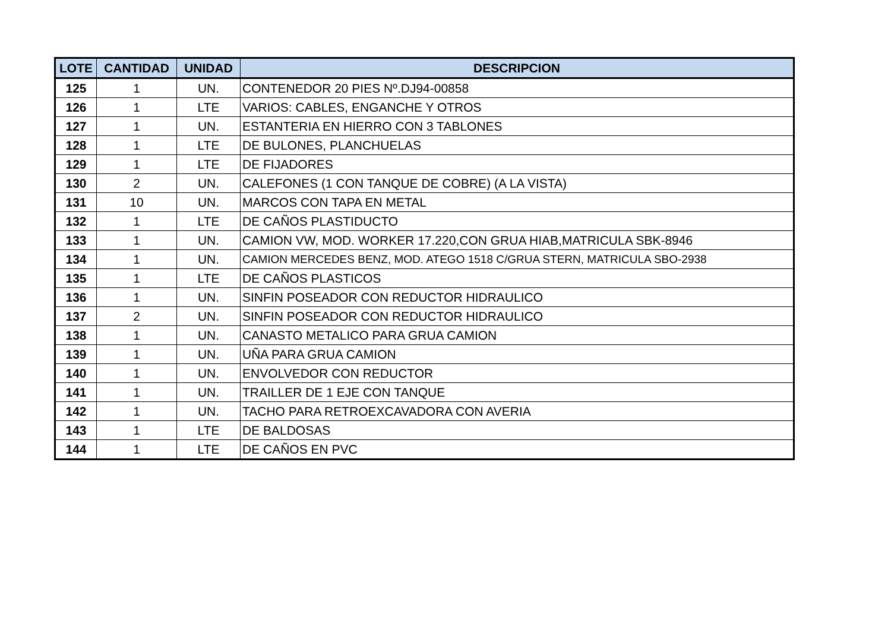| LOTE | CANTIDAD | UNIDAD | DESCRIPCION |
| --- | --- | --- | --- |
| 125 | 1 | UN. | CONTENEDOR 20 PIES Nº.DJ94-00858 |
| 126 | 1 | LTE | VARIOS: CABLES, ENGANCHE Y OTROS |
| 127 | 1 | UN. | ESTANTERIA EN HIERRO CON 3 TABLONES |
| 128 | 1 | LTE | DE BULONES, PLANCHUELAS |
| 129 | 1 | LTE | DE FIJADORES |
| 130 | 2 | UN. | CALEFONES (1 CON TANQUE DE COBRE) (A LA VISTA) |
| 131 | 10 | UN. | MARCOS CON TAPA EN METAL |
| 132 | 1 | LTE | DE CAÑOS PLASTIDUCTO |
| 133 | 1 | UN. | CAMION VW, MOD. WORKER 17.220,CON GRUA HIAB,MATRICULA SBK-8946 |
| 134 | 1 | UN. | CAMION MERCEDES BENZ, MOD. ATEGO 1518 C/GRUA STERN, MATRICULA SBO-2938 |
| 135 | 1 | LTE | DE CAÑOS PLASTICOS |
| 136 | 1 | UN. | SINFIN POSEADOR CON REDUCTOR HIDRAULICO |
| 137 | 2 | UN. | SINFIN POSEADOR CON REDUCTOR HIDRAULICO |
| 138 | 1 | UN. | CANASTO METALICO PARA GRUA CAMION |
| 139 | 1 | UN. | UÑA PARA GRUA CAMION |
| 140 | 1 | UN. | ENVOLVEDOR CON REDUCTOR |
| 141 | 1 | UN. | TRAILLER DE 1 EJE CON TANQUE |
| 142 | 1 | UN. | TACHO PARA RETROEXCAVADORA CON AVERIA |
| 143 | 1 | LTE | DE BALDOSAS |
| 144 | 1 | LTE | DE CAÑOS EN PVC |